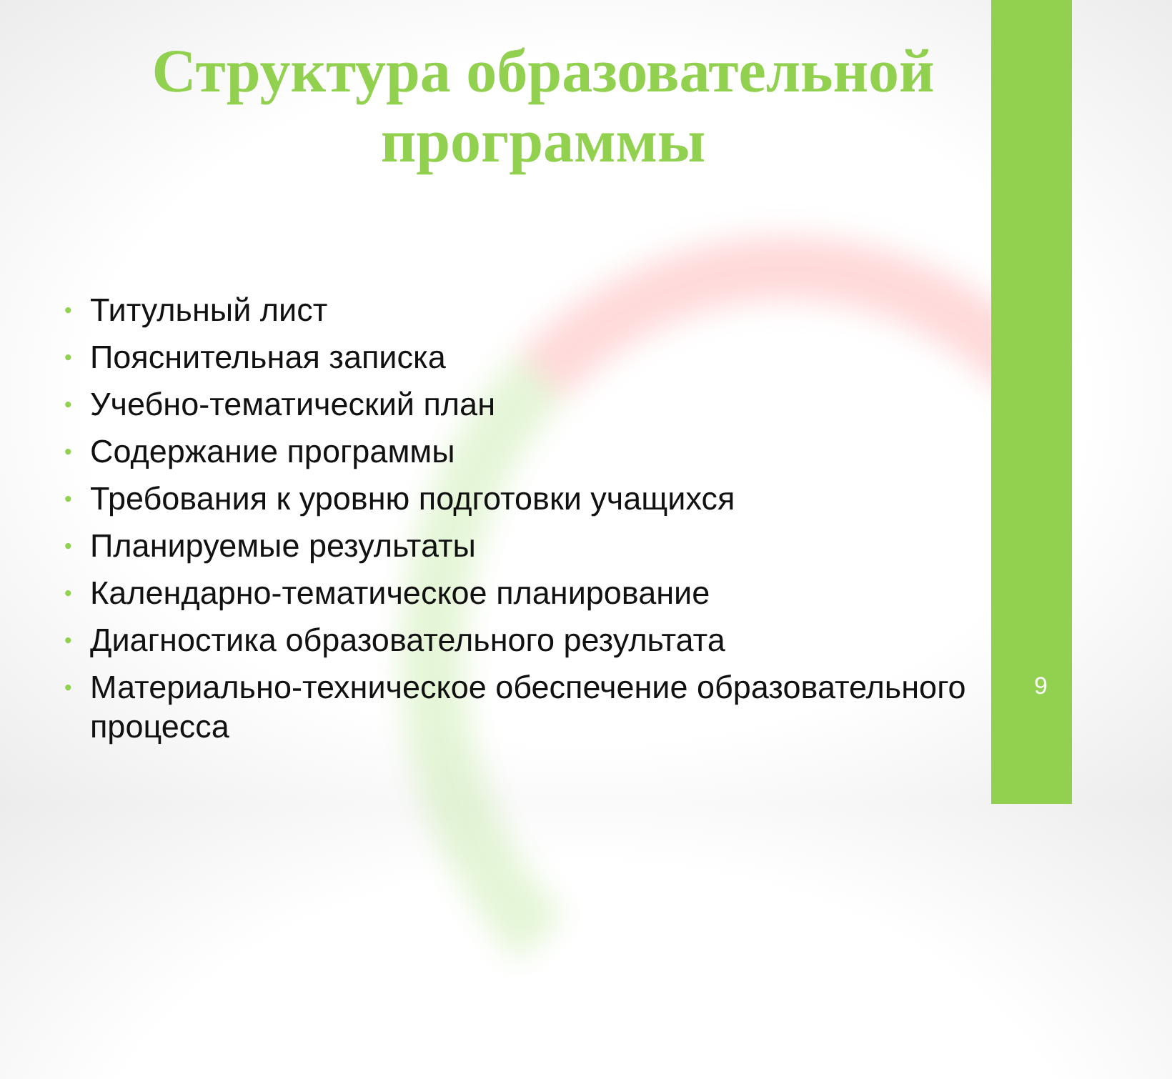Структура образовательной программы
• Титульный лист
• Пояснительная записка
• Учебно-тематический план
• Содержание программы
• Требования к уровню подготовки учащихся
• Планируемые результаты
• Календарно-тематическое планирование
• Диагностика образовательного результата
• Материально-техническое обеспечение образовательного процесса
9